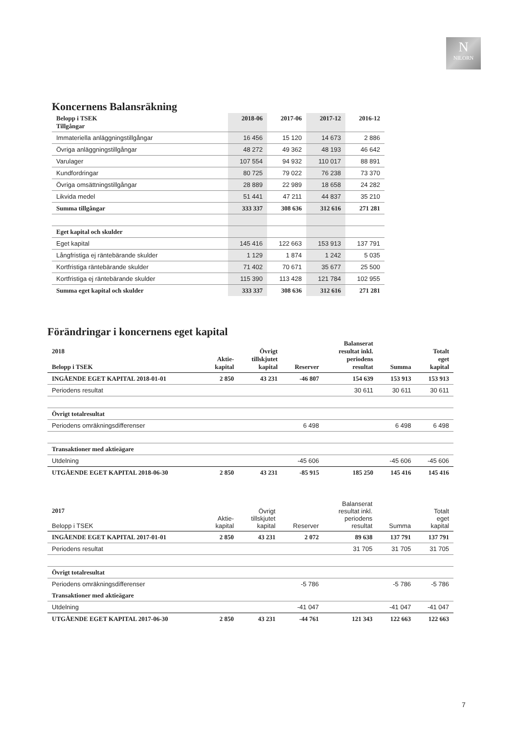N
NILORN
Koncernens Balansräkning
| Belopp i TSEK Tillgångar | 2018-06 | 2017-06 | 2017-12 | 2016-12 |
| --- | --- | --- | --- | --- |
| Immateriella anläggningstillgångar | 16 456 | 15 120 | 14 673 | 2 886 |
| Övriga anläggningstillgångar | 48 272 | 49 362 | 48 193 | 46 642 |
| Varulager | 107 554 | 94 932 | 110 017 | 88 891 |
| Kundfordringar | 80 725 | 79 022 | 76 238 | 73 370 |
| Övriga omsättningstillgångar | 28 889 | 22 989 | 18 658 | 24 282 |
| Likvida medel | 51 441 | 47 211 | 44 837 | 35 210 |
| Summa tillgångar | 333 337 | 308 636 | 312 616 | 271 281 |
| Eget kapital och skulder | | | | |
| Eget kapital | 145 416 | 122 663 | 153 913 | 137 791 |
| Långfristiga ej räntebärande skulder | 1 129 | 1 874 | 1 242 | 5 035 |
| Kortfristiga räntebärande skulder | 71 402 | 70 671 | 35 677 | 25 500 |
| Kortfristiga ej räntebärande skulder | 115 390 | 113 428 | 121 784 | 102 955 |
| Summa eget kapital och skulder | 333 337 | 308 636 | 312 616 | 271 281 |
Förändringar i koncernens eget kapital
| 2018 Belopp i TSEK | Aktie- kapital | Övrigt tillskjutet kapital | Reserver | Balanserat resultat inkl. periodens resultat | Summa | Totalt eget kapital |
| --- | --- | --- | --- | --- | --- | --- |
| INGÅENDE EGET KAPITAL 2018-01-01 | 2 850 | 43 231 | -46 807 | 154 639 | 153 913 | 153 913 |
| Periodens resultat | | | | 30 611 | 30 611 | 30 611 |
| Övrigt totalresultat | | | | | | |
| Periodens omräkningsdifferenser | | | 6 498 | | 6 498 | 6 498 |
| Transaktioner med aktieägare | | | | | | |
| Utdelning | | | -45 606 | | -45 606 | -45 606 |
| UTGÅENDE EGET KAPITAL 2018-06-30 | 2 850 | 43 231 | -85 915 | 185 250 | 145 416 | 145 416 |
| 2017 Belopp i TSEK | Aktie- kapital | Övrigt tillskjutet kapital | Reserver | Balanserat resultat inkl. periodens resultat | Summa | Totalt eget kapital |
| --- | --- | --- | --- | --- | --- | --- |
| INGÅENDE EGET KAPITAL 2017-01-01 | 2 850 | 43 231 | 2 072 | 89 638 | 137 791 | 137 791 |
| Periodens resultat | | | | 31 705 | 31 705 | 31 705 |
| Övrigt totalresultat | | | | | | |
| Periodens omräkningsdifferenser | | | -5 786 | | -5 786 | -5 786 |
| Transaktioner med aktieägare | | | | | | |
| Utdelning | | | -41 047 | | -41 047 | -41 047 |
| UTGÅENDE EGET KAPITAL 2017-06-30 | 2 850 | 43 231 | -44 761 | 121 343 | 122 663 | 122 663 |
7